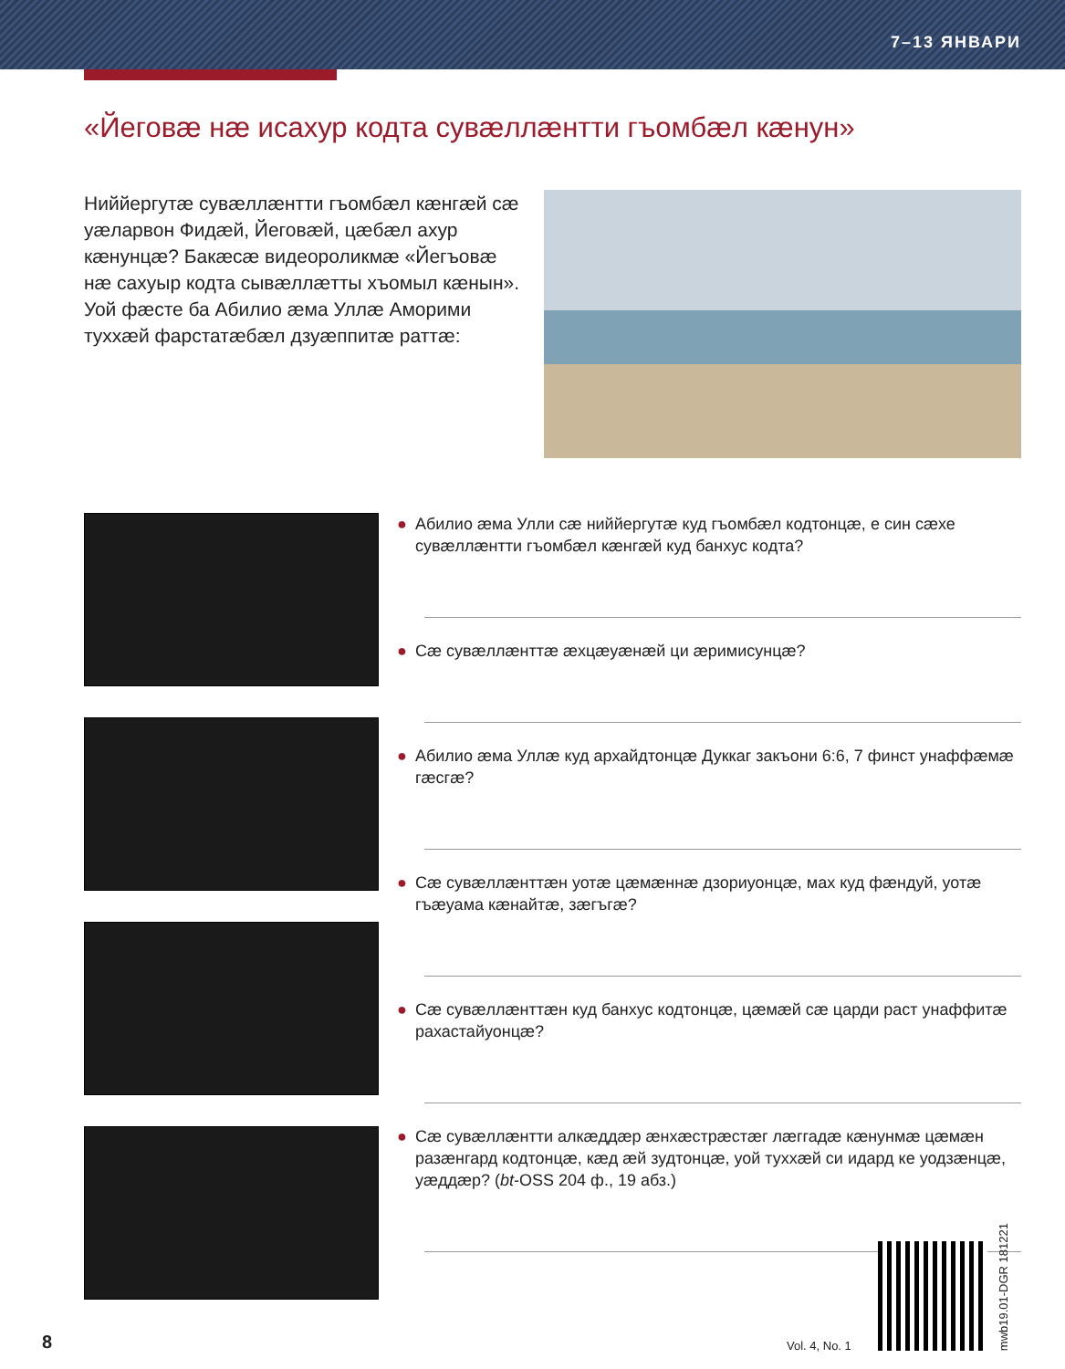7–13 ЯНВАРИ
«Йеговæ нæ исахур кодта сувæллæнтти гъомбæл кæнун»
Ниййергутæ сувæллæнтти гъомбæл кæнгæй сæ уæларвон Фидæй, Йеговæй, цæбæл ахур кæнунцæ? Бакæсæ видеороликмæ «Йегъовæ нæ сахуыр кодта сывæллæтты хъомыл кæнын». Уой фæсте ба Абилио æма Уллæ Амори­ми тухxæй фарстатæбæл дзуæппитæ раттæ:
● Абилио æма Улли сæ ниййергутæ куд гъомбæл кодтонцæ, е син сæхе сувæллæнтти гъомбæл кæнгæй куд банхус кодта?
● Сæ сувæллæнттæ æхцæуæнæй ци æримисунцæ?
● Абилио æма Уллæ куд архайдтонцæ Дуккаг закъони 6:6, 7 финст унаффæмæ гæсгæ?
● Сæ сувæллæнттæн уотæ цæмæннæ дзориуонцæ, мах куд фæндуй, уотæ гъæуама кæнайтæ, зæгъгæ?
● Сæ сувæллæнттæн куд банхус кодтонцæ, цæмæй сæ царди раст унаффитæ рахастайуонцæ?
● Сæ сувæллæнтти алкæддæр æнхæстрæстæг лæггадæ кæнунмæ цæмæн разæнгард кодтонцæ, кæд æй зудтонцæ, уой тухxæй си идард ке уодзæнцæ, уæддæр? (bt-OSS 204 ф., 19 абз.)
8 Vol. 4, No. 1
mwb19.01-DGR 181221